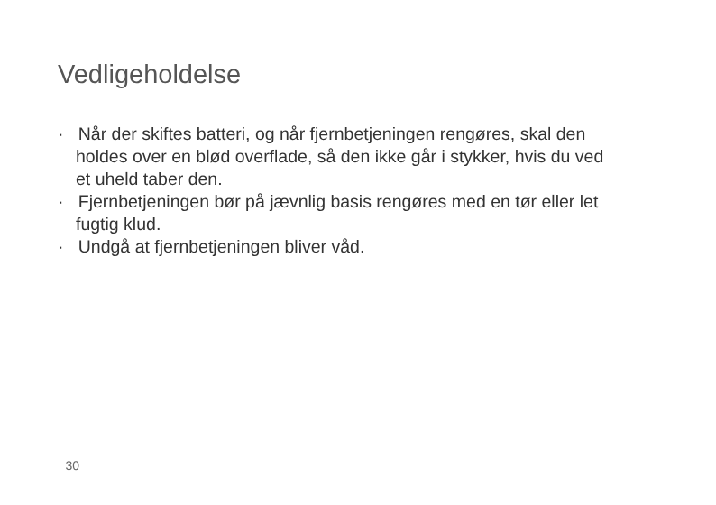Vedligeholdelse
· Når der skiftes batteri, og når fjernbetjeningen rengøres, skal den holdes over en blød overflade, så den ikke går i stykker, hvis du ved et uheld taber den.
· Fjernbetjeningen bør på jævnlig basis rengøres med en tør eller let fugtig klud.
· Undgå at fjernbetjeningen bliver våd.
30